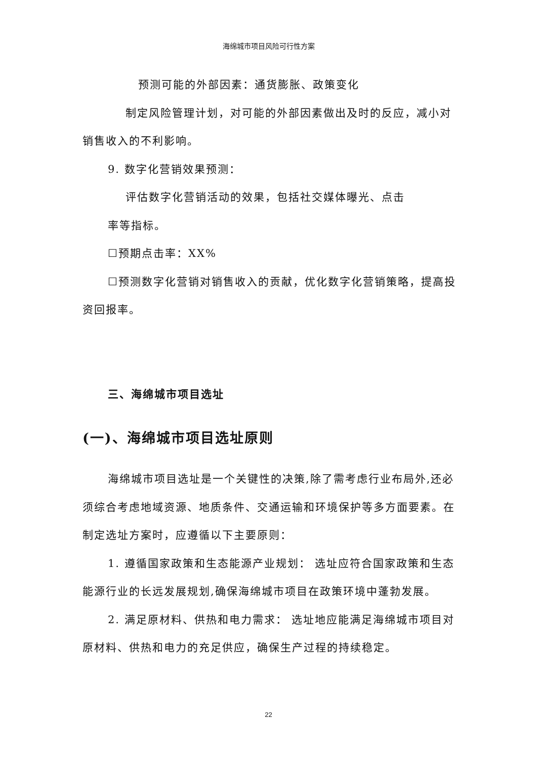海绵城市项目风险可行性方案
预测可能的外部因素：通货膨胀、政策变化
制定风险管理计划，对可能的外部因素做出及时的反应，减小对销售收入的不利影响。
9. 数字化营销效果预测：
评估数字化营销活动的效果，包括社交媒体曝光、点击
率等指标。
☐预期点击率：XX%
☐预测数字化营销对销售收入的贡献，优化数字化营销策略，提高投资回报率。
三、海绵城市项目选址
(一)、海绵城市项目选址原则
海绵城市项目选址是一个关键性的决策,除了需考虑行业布局外,还必须综合考虑地域资源、地质条件、交通运输和环境保护等多方面要素。在制定选址方案时，应遵循以下主要原则：
1. 遵循国家政策和生态能源产业规划： 选址应符合国家政策和生态能源行业的长远发展规划,确保海绵城市项目在政策环境中蓬勃发展。
2. 满足原材料、供热和电力需求： 选址地应能满足海绵城市项目对原材料、供热和电力的充足供应，确保生产过程的持续稳定。
22